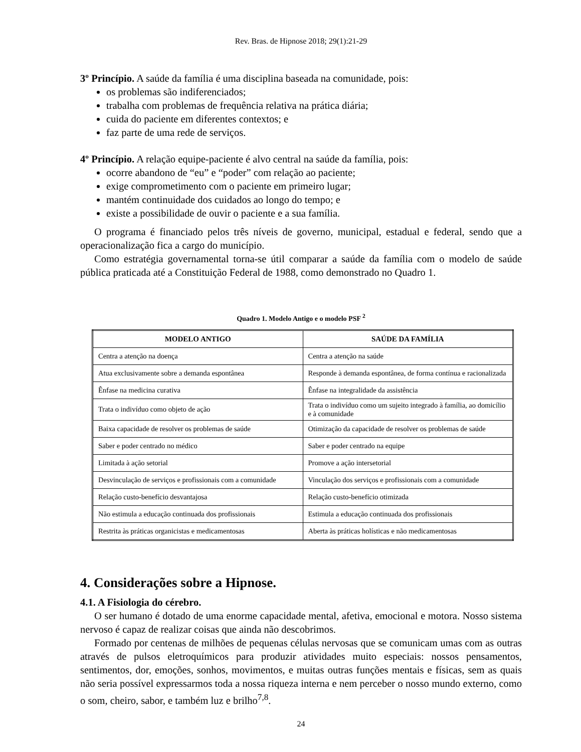Rev. Bras. de Hipnose 2018; 29(1):21-29
3º Princípio. A saúde da família é uma disciplina baseada na comunidade, pois:
os problemas são indiferenciados;
trabalha com problemas de frequência relativa na prática diária;
cuida do paciente em diferentes contextos; e
faz parte de uma rede de serviços.
4º Princípio. A relação equipe-paciente é alvo central na saúde da família, pois:
ocorre abandono de “eu” e “poder” com relação ao paciente;
exige comprometimento com o paciente em primeiro lugar;
mantém continuidade dos cuidados ao longo do tempo; e
existe a possibilidade de ouvir o paciente e a sua família.
O programa é financiado pelos três níveis de governo, municipal, estadual e federal, sendo que a operacionalização fica a cargo do município.
Como estratégia governamental torna-se útil comparar a saúde da família com o modelo de saúde pública praticada até a Constituição Federal de 1988, como demonstrado no Quadro 1.
Quadro 1. Modelo Antigo e o modelo PSF <sup>2</sup>
| MODELO ANTIGO | SAÚDE DA FAMÍLIA |
| --- | --- |
| Centra a atenção na doença | Centra a atenção na saúde |
| Atua exclusivamente sobre a demanda espontânea | Responde à demanda espontânea, de forma contínua e racionalizada |
| Ênfase na medicina curativa | Ênfase na integralidade da assistência |
| Trata o indivíduo como objeto de ação | Trata o indivíduo como um sujeito integrado à família, ao domicílio e à comunidade |
| Baixa capacidade de resolver os problemas de saúde | Otimização da capacidade de resolver os problemas de saúde |
| Saber e poder centrado no médico | Saber e poder centrado na equipe |
| Limitada à ação setorial | Promove a ação intersetorial |
| Desvinculação de serviços e profissionais com a comunidade | Vinculação dos serviços e profissionais com a comunidade |
| Relação custo-benefício desvantajosa | Relação custo-benefício otimizada |
| Não estimula a educação continuada dos profissionais | Estimula a educação continuada dos profissionais |
| Restrita às práticas organicistas e medicamentosas | Aberta às práticas holísticas e não medicamentosas |
4. Considerações sobre a Hipnose.
4.1. A Fisiologia do cérebro.
O ser humano é dotado de uma enorme capacidade mental, afetiva, emocional e motora. Nosso sistema nervoso é capaz de realizar coisas que ainda não descobrimos.
Formado por centenas de milhões de pequenas células nervosas que se comunicam umas com as outras através de pulsos eletroquímicos para produzir atividades muito especiais: nossos pensamentos, sentimentos, dor, emoções, sonhos, movimentos, e muitas outras funções mentais e físicas, sem as quais não seria possível expressarmos toda a nossa riqueza interna e nem perceber o nosso mundo externo, como o som, cheiro, sabor, e também luz e brilho<sup>7,8</sup>.
24